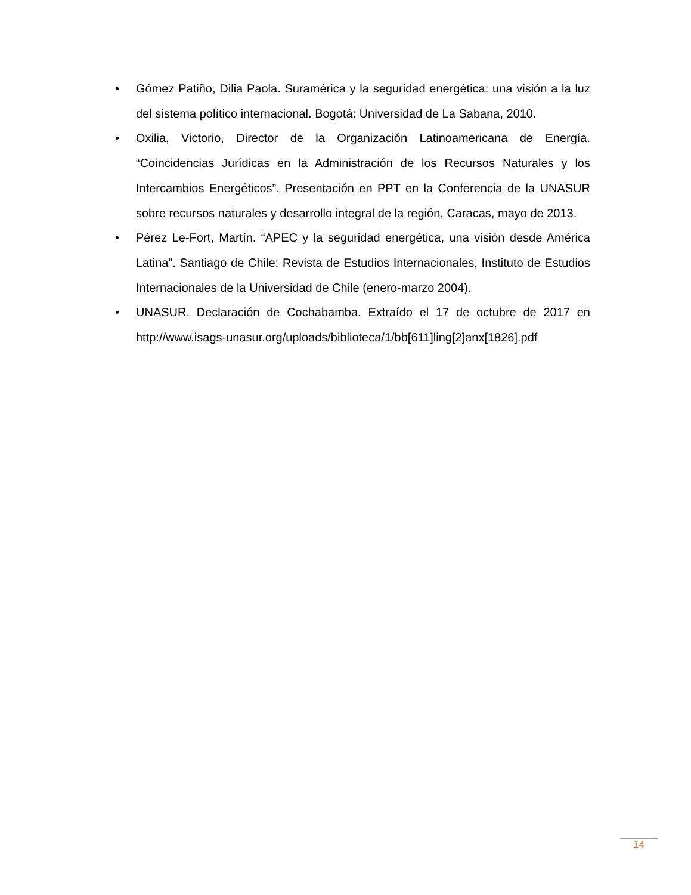• Gómez Patiño, Dilia Paola. Suramérica y la seguridad energética: una visión a la luz del sistema político internacional. Bogotá: Universidad de La Sabana, 2010.
• Oxilia, Victorio, Director de la Organización Latinoamericana de Energía. “Coincidencias Jurídicas en la Administración de los Recursos Naturales y los Intercambios Energéticos”. Presentación en PPT en la Conferencia de la UNASUR sobre recursos naturales y desarrollo integral de la región, Caracas, mayo de 2013.
• Pérez Le-Fort, Martín. “APEC y la seguridad energética, una visión desde América Latina”. Santiago de Chile: Revista de Estudios Internacionales, Instituto de Estudios Internacionales de la Universidad de Chile (enero-marzo 2004).
• UNASUR. Declaración de Cochabamba. Extraído el 17 de octubre de 2017 en http://www.isags-unasur.org/uploads/biblioteca/1/bb[611]ling[2]anx[1826].pdf
14